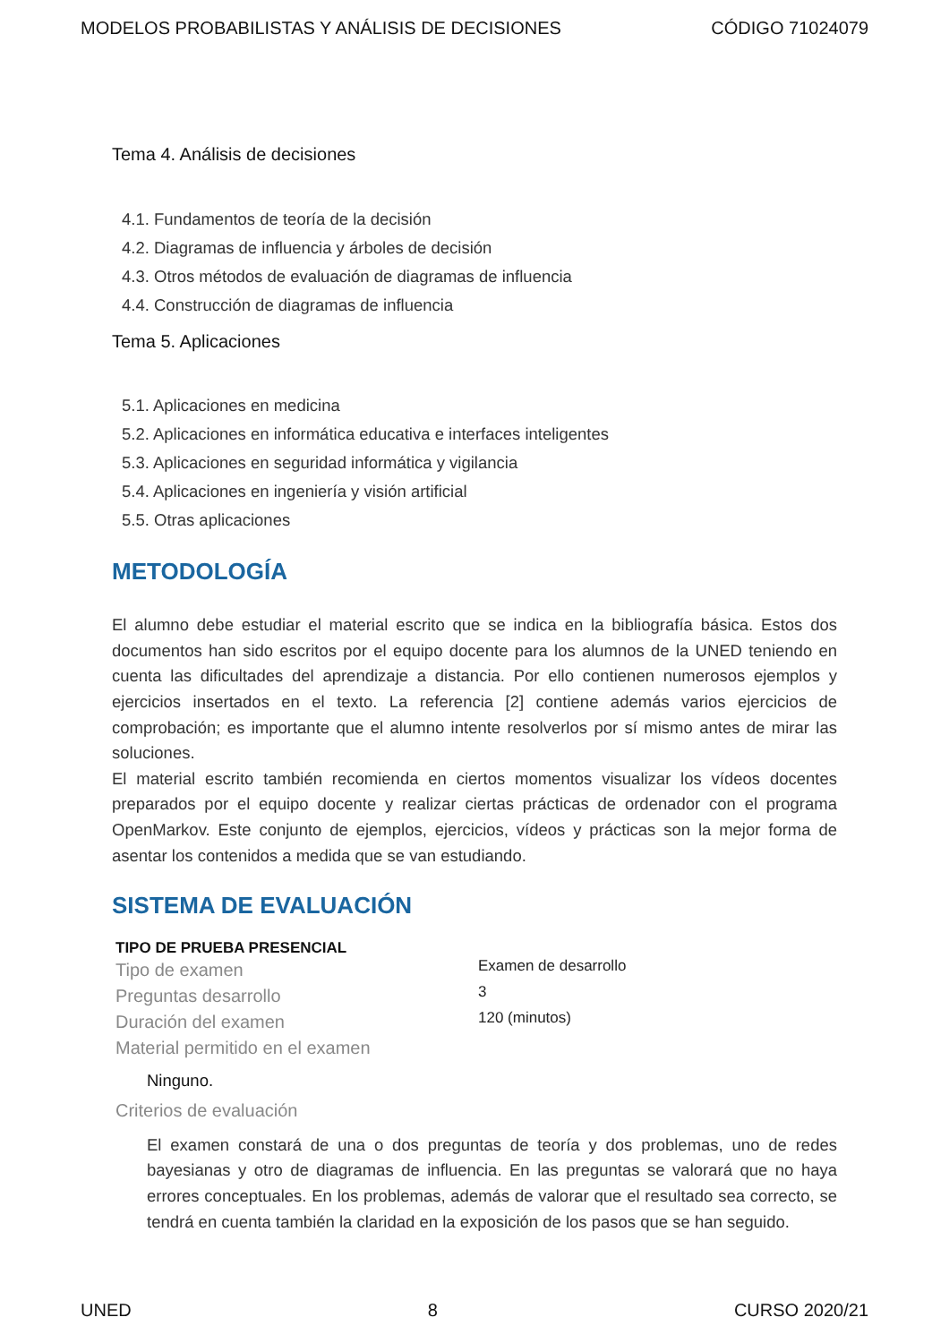MODELOS PROBABILISTAS Y ANÁLISIS DE DECISIONES CÓDIGO 71024079
Tema 4. Análisis de decisiones
4.1. Fundamentos de teoría de la decisión
4.2. Diagramas de influencia y árboles de decisión
4.3. Otros métodos de evaluación de diagramas de influencia
4.4. Construcción de diagramas de influencia
Tema 5. Aplicaciones
5.1. Aplicaciones en medicina
5.2. Aplicaciones en informática educativa e interfaces inteligentes
5.3. Aplicaciones en seguridad informática y vigilancia
5.4. Aplicaciones en ingeniería y visión artificial
5.5. Otras aplicaciones
METODOLOGÍA
El alumno debe estudiar el material escrito que se indica en la bibliografía básica. Estos dos documentos han sido escritos por el equipo docente para los alumnos de la UNED teniendo en cuenta las dificultades del aprendizaje a distancia. Por ello contienen numerosos ejemplos y ejercicios insertados en el texto. La referencia [2] contiene además varios ejercicios de comprobación; es importante que el alumno intente resolverlos por sí mismo antes de mirar las soluciones.
El material escrito también recomienda en ciertos momentos visualizar los vídeos docentes preparados por el equipo docente y realizar ciertas prácticas de ordenador con el programa OpenMarkov. Este conjunto de ejemplos, ejercicios, vídeos y prácticas son la mejor forma de asentar los contenidos a medida que se van estudiando.
SISTEMA DE EVALUACIÓN
TIPO DE PRUEBA PRESENCIAL
| Tipo de examen | Examen de desarrollo |
| Preguntas desarrollo | 3 |
| Duración del examen | 120 (minutos) |
| Material permitido en el examen | |
Ninguno.
Criterios de evaluación
El examen constará de una o dos preguntas de teoría y dos problemas, uno de redes bayesianas y otro de diagramas de influencia. En las preguntas se valorará que no haya errores conceptuales. En los problemas, además de valorar que el resultado sea correcto, se tendrá en cuenta también la claridad en la exposición de los pasos que se han seguido.
UNED 8 CURSO 2020/21